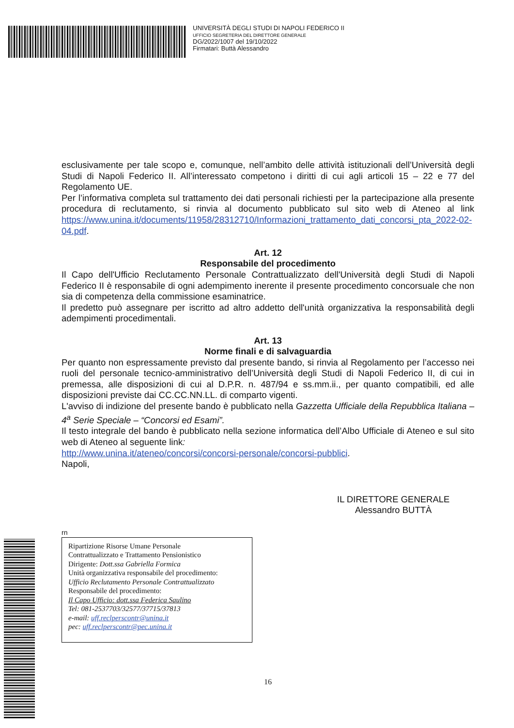UNIVERSITÀ DEGLI STUDI DI NAPOLI FEDERICO II
UFFICIO SEGRETERIA DEL DIRETTORE GENERALE
DG/2022/1007 del 19/10/2022
Firmatari: Buttà Alessandro
esclusivamente per tale scopo e, comunque, nell’ambito delle attività istituzionali dell’Università degli Studi di Napoli Federico II. All’interessato competono i diritti di cui agli articoli 15 – 22 e 77 del Regolamento UE.
Per l’informativa completa sul trattamento dei dati personali richiesti per la partecipazione alla presente procedura di reclutamento, si rinvia al documento pubblicato sul sito web di Ateneo al link https://www.unina.it/documents/11958/28312710/Informazioni_trattamento_dati_concorsi_pta_2022-02-04.pdf.
Art. 12
Responsabile del procedimento
Il Capo dell'Ufficio Reclutamento Personale Contrattualizzato dell'Università degli Studi di Napoli Federico II è responsabile di ogni adempimento inerente il presente procedimento concorsuale che non sia di competenza della commissione esaminatrice.
Il predetto può assegnare per iscritto ad altro addetto dell'unità organizzativa la responsabilità degli adempimenti procedimentali.
Art. 13
Norme finali e di salvaguardia
Per quanto non espressamente previsto dal presente bando, si rinvia al Regolamento per l’accesso nei ruoli del personale tecnico-amministrativo dell’Università degli Studi di Napoli Federico II, di cui in premessa, alle disposizioni di cui al D.P.R. n. 487/94 e ss.mm.ii., per quanto compatibili, ed alle disposizioni previste dai CC.CC.NN.LL. di comparto vigenti.
L'avviso di indizione del presente bando è pubblicato nella Gazzetta Ufficiale della Repubblica Italiana – 4<sup>a</sup> Serie Speciale – “Concorsi ed Esami”.
Il testo integrale del bando è pubblicato nella sezione informatica dell’Albo Ufficiale di Ateneo e sul sito web di Ateneo al seguente link:
http://www.unina.it/ateneo/concorsi/concorsi-personale/concorsi-pubblici.
Napoli,
IL DIRETTORE GENERALE
Alessandro BUTTÀ
rn
Ripartizione Risorse Umane Personale
Contrattualizzato e Trattamento Pensionistico
Dirigente: Dott.ssa Gabriella Formica
Unità organizzativa responsabile del procedimento:
Ufficio Reclutamento Personale Contrattualizzato
Responsabile del procedimento:
Il Capo Ufficio: dott.ssa Federica Saulino
Tel: 081-2537703/32577/37715/37813
e-mail: uff.reclperscontr@unina.it
pec: uff.reclperscontr@pec.unina.it
16